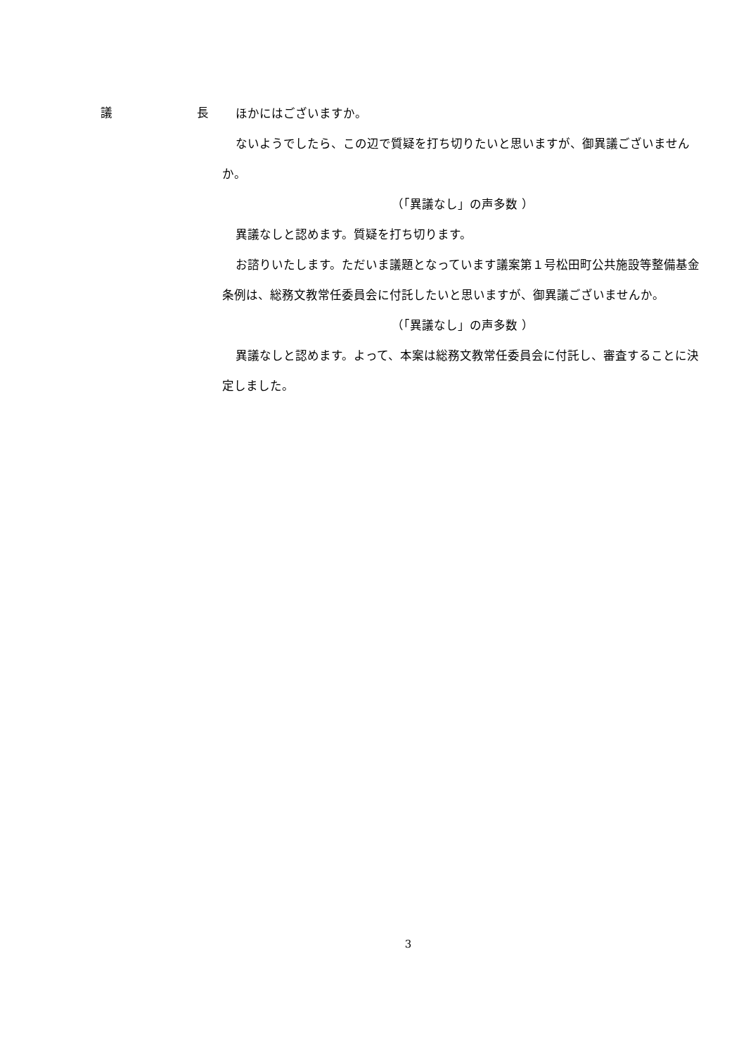議 長
ほかにはございますか。
ないようでしたら、この辺で質疑を打ち切りたいと思いますが、御異議ございませんか。
（「異議なし」の声多数 ）
異議なしと認めます。質疑を打ち切ります。
お諮りいたします。ただいま議題となっています議案第１号松田町公共施設等整備基金条例は、総務文教常任委員会に付託したいと思いますが、御異議ございませんか。
（「異議なし」の声多数 ）
異議なしと認めます。よって、本案は総務文教常任委員会に付託し、審査することに決定しました。
3